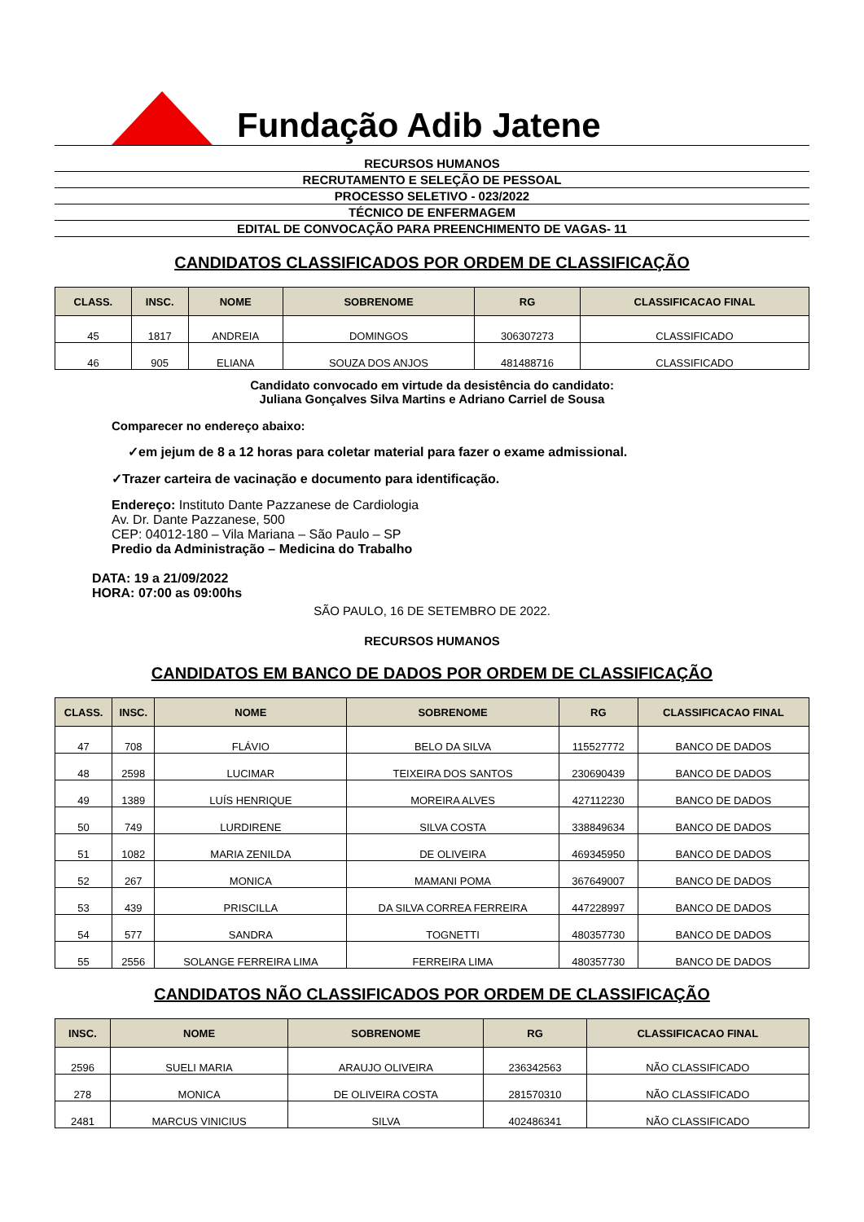Fundação Adib Jatene
RECURSOS HUMANOS
RECRUTAMENTO E SELEÇÃO DE PESSOAL
PROCESSO SELETIVO - 023/2022
TÉCNICO DE ENFERMAGEM
EDITAL DE CONVOCAÇÃO PARA PREENCHIMENTO DE VAGAS- 11
CANDIDATOS CLASSIFICADOS POR ORDEM DE CLASSIFICAÇÃO
| CLASS. | INSC. | NOME | SOBRENOME | RG | CLASSIFICACAO FINAL |
| --- | --- | --- | --- | --- | --- |
| 45 | 1817 | ANDREIA | DOMINGOS | 306307273 | CLASSIFICADO |
| 46 | 905 | ELIANA | SOUZA DOS ANJOS | 481488716 | CLASSIFICADO |
Candidato convocado em virtude da desistência do candidato:
Juliana Gonçalves Silva Martins e Adriano Carriel de Sousa
Comparecer no endereço abaixo:
✓em jejum de 8 a 12 horas para coletar material para fazer o exame admissional.
✓Trazer carteira de vacinação e documento para identificação.
Endereço: Instituto Dante Pazzanese de Cardiologia
Av. Dr. Dante Pazzanese, 500
CEP: 04012-180 – Vila Mariana – São Paulo – SP
Predio da Administração – Medicina do Trabalho
DATA: 19 a 21/09/2022
HORA: 07:00 as 09:00hs
SÃO PAULO, 16 DE SETEMBRO DE 2022.
RECURSOS HUMANOS
CANDIDATOS EM BANCO DE DADOS POR ORDEM DE CLASSIFICAÇÃO
| CLASS. | INSC. | NOME | SOBRENOME | RG | CLASSIFICACAO FINAL |
| --- | --- | --- | --- | --- | --- |
| 47 | 708 | FLÁVIO | BELO DA SILVA | 115527772 | BANCO DE DADOS |
| 48 | 2598 | LUCIMAR | TEIXEIRA DOS SANTOS | 230690439 | BANCO DE DADOS |
| 49 | 1389 | LUÍS HENRIQUE | MOREIRA ALVES | 427112230 | BANCO DE DADOS |
| 50 | 749 | LURDIRENE | SILVA COSTA | 338849634 | BANCO DE DADOS |
| 51 | 1082 | MARIA ZENILDA | DE OLIVEIRA | 469345950 | BANCO DE DADOS |
| 52 | 267 | MONICA | MAMANI POMA | 367649007 | BANCO DE DADOS |
| 53 | 439 | PRISCILLA | DA SILVA CORREA FERREIRA | 447228997 | BANCO DE DADOS |
| 54 | 577 | SANDRA | TOGNETTI | 480357730 | BANCO DE DADOS |
| 55 | 2556 | SOLANGE FERREIRA LIMA | FERREIRA LIMA | 480357730 | BANCO DE DADOS |
CANDIDATOS NÃO CLASSIFICADOS POR ORDEM DE CLASSIFICAÇÃO
| INSC. | NOME | SOBRENOME | RG | CLASSIFICACAO FINAL |
| --- | --- | --- | --- | --- |
| 2596 | SUELI MARIA | ARAUJO OLIVEIRA | 236342563 | NÃO CLASSIFICADO |
| 278 | MONICA | DE OLIVEIRA COSTA | 281570310 | NÃO CLASSIFICADO |
| 2481 | MARCUS VINICIUS | SILVA | 402486341 | NÃO CLASSIFICADO |